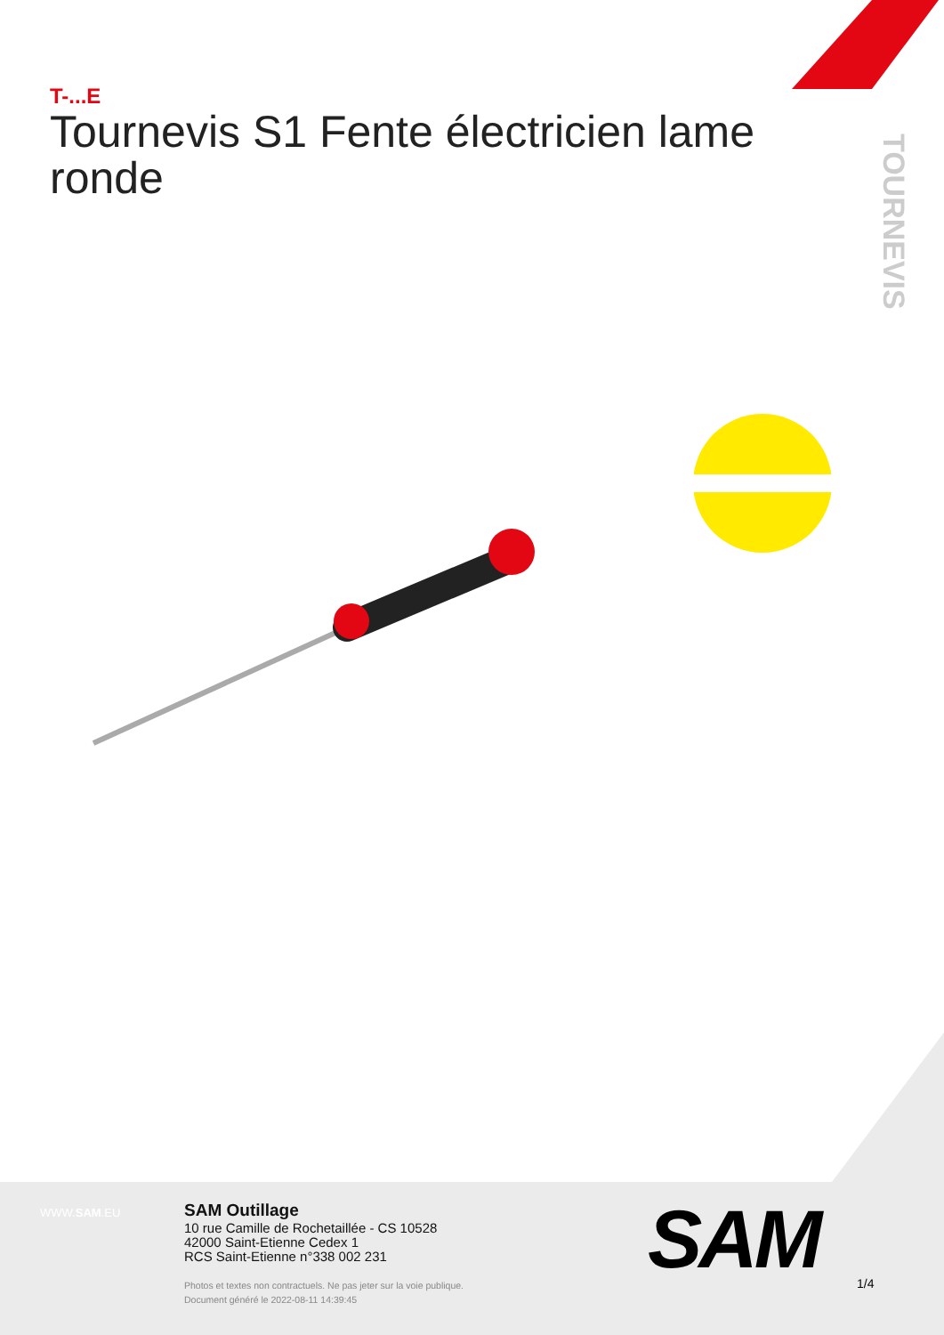T-...E
Tournevis S1 Fente électricien lame ronde
TOURNEVIS
WWW.SAM.EU
SAM Outillage
10 rue Camille de Rochetaillée - CS 10528
42000 Saint-Etienne Cedex 1
RCS Saint-Etienne n°338 002 231
Photos et textes non contractuels. Ne pas jeter sur la voie publique.
Document généré le 2022-08-11 14:39:45
SAM 1/4